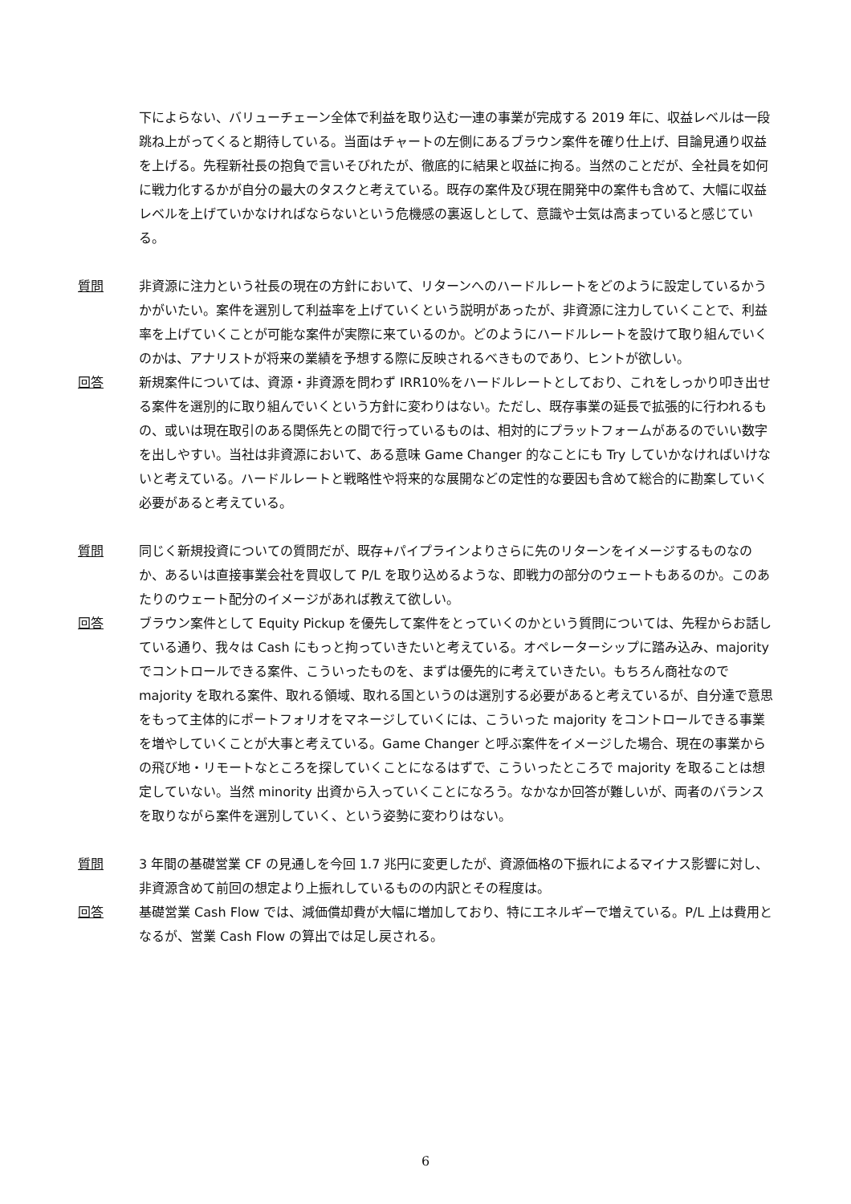下によらない、バリューチェーン全体で利益を取り込む一連の事業が完成する 2019 年に、収益レベルは一段跳ね上がってくると期待している。当面はチャートの左側にあるブラウン案件を確り仕上げ、目論見通り収益を上げる。先程新社長の抱負で言いそびれたが、徹底的に結果と収益に拘る。当然のことだが、全社員を如何に戦力化するかが自分の最大のタスクと考えている。既存の案件及び現在開発中の案件も含めて、大幅に収益レベルを上げていかなければならないという危機感の裏返しとして、意識や士気は高まっていると感じている。
質問 非資源に注力という社長の現在の方針において、リターンへのハードルレートをどのように設定しているかうかがいたい。案件を選別して利益率を上げていくという説明があったが、非資源に注力していくことで、利益率を上げていくことが可能な案件が実際に来ているのか。どのようにハードルレートを設けて取り組んでいくのかは、アナリストが将来の業績を予想する際に反映されるべきものであり、ヒントが欲しい。
回答 新規案件については、資源・非資源を問わず IRR10%をハードルレートとしており、これをしっかり叩き出せる案件を選別的に取り組んでいくという方針に変わりはない。ただし、既存事業の延長で拡張的に行われるもの、或いは現在取引のある関係先との間で行っているものは、相対的にプラットフォームがあるのでいい数字を出しやすい。当社は非資源において、ある意味 Game Changer 的なことにも Try していかなければいけないと考えている。ハードルレートと戦略性や将来的な展開などの定性的な要因も含めて総合的に勘案していく必要があると考えている。
質問 同じく新規投資についての質問だが、既存+パイプラインよりさらに先のリターンをイメージするものなのか、あるいは直接事業会社を買収して P/L を取り込めるような、即戦力の部分のウェートもあるのか。このあたりのウェート配分のイメージがあれば教えて欲しい。
回答 ブラウン案件として Equity Pickup を優先して案件をとっていくのかという質問については、先程からお話している通り、我々は Cash にもっと拘っていきたいと考えている。オペレーターシップに踏み込み、majority でコントロールできる案件、こういったものを、まずは優先的に考えていきたい。もちろん商社なので majority を取れる案件、取れる領域、取れる国というのは選別する必要があると考えているが、自分達で意思をもって主体的にポートフォリオをマネージしていくには、こういった majority をコントロールできる事業を増やしていくことが大事と考えている。Game Changer と呼ぶ案件をイメージした場合、現在の事業からの飛び地・リモートなところを探していくことになるはずで、こういったところで majority を取ることは想定していない。当然 minority 出資から入っていくことになろう。なかなか回答が難しいが、両者のバランスを取りながら案件を選別していく、という姿勢に変わりはない。
質問 3 年間の基礎営業 CF の見通しを今回 1.7 兆円に変更したが、資源価格の下振れによるマイナス影響に対し、非資源含めて前回の想定より上振れしているものの内訳とその程度は。
回答 基礎営業 Cash Flow では、減価償却費が大幅に増加しており、特にエネルギーで増えている。P/L 上は費用となるが、営業 Cash Flow の算出では足し戻される。
6